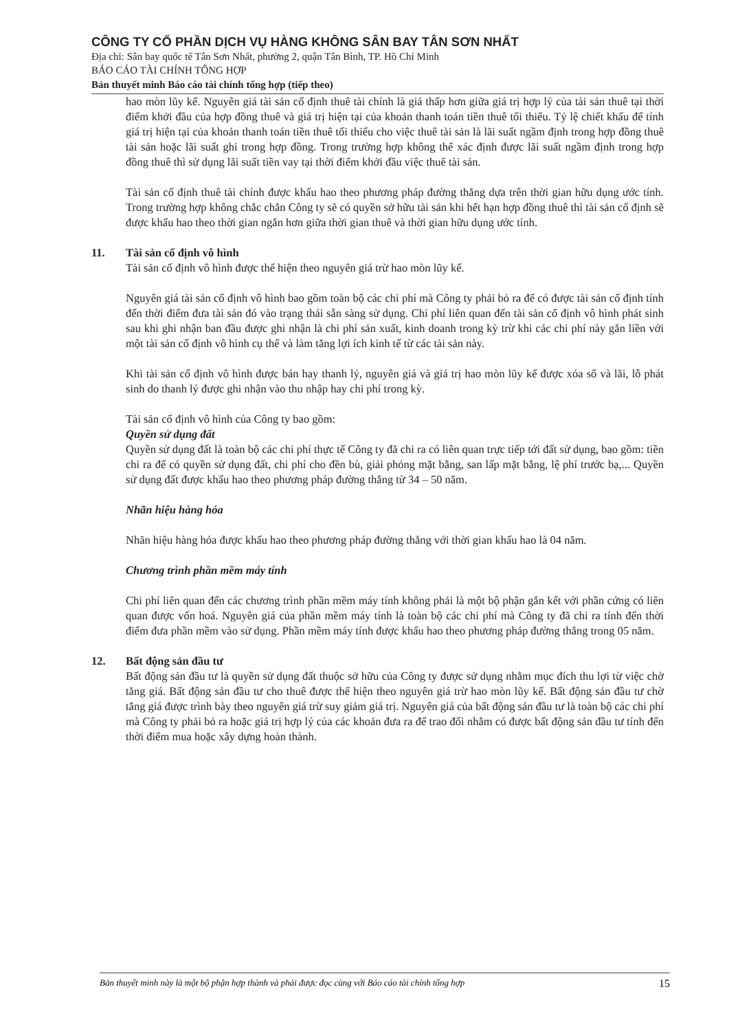CÔNG TY CỔ PHẦN DỊCH VỤ HÀNG KHÔNG SÂN BAY TÂN SƠN NHẤT
Địa chỉ: Sân bay quốc tế Tân Sơn Nhất, phường 2, quận Tân Bình, TP. Hồ Chí Minh
BÁO CÁO TÀI CHÍNH TỔNG HỢP
Bản thuyết minh Báo cáo tài chính tổng hợp (tiếp theo)
hao mòn lũy kế. Nguyên giá tài sản cố định thuê tài chính là giá thấp hơn giữa giá trị hợp lý của tài sản thuê tại thời điểm khởi đầu của hợp đồng thuê và giá trị hiện tại của khoản thanh toán tiền thuê tối thiểu. Tỷ lệ chiết khấu để tính giá trị hiện tại của khoản thanh toán tiền thuê tối thiểu cho việc thuê tài sản là lãi suất ngầm định trong hợp đồng thuê tài sản hoặc lãi suất ghi trong hợp đồng. Trong trường hợp không thể xác định được lãi suất ngầm định trong hợp đồng thuê thì sử dụng lãi suất tiền vay tại thời điểm khởi đầu việc thuê tài sản.
Tài sản cố định thuê tài chính được khấu hao theo phương pháp đường thẳng dựa trên thời gian hữu dụng ước tính. Trong trường hợp không chắc chắn Công ty sẽ có quyền sở hữu tài sản khi hết hạn hợp đồng thuê thì tài sản cố định sẽ được khấu hao theo thời gian ngắn hơn giữa thời gian thuê và thời gian hữu dụng ước tính.
11. Tài sản cố định vô hình
Tài sản cố định vô hình được thể hiện theo nguyên giá trừ hao mòn lũy kế.
Nguyên giá tài sản cố định vô hình bao gồm toàn bộ các chi phí mà Công ty phải bỏ ra để có được tài sản cố định tính đến thời điểm đưa tài sản đó vào trạng thái sẵn sàng sử dụng. Chi phí liên quan đến tài sản cố định vô hình phát sinh sau khi ghi nhận ban đầu được ghi nhận là chi phí sản xuất, kinh doanh trong kỳ trừ khi các chi phí này gắn liền với một tài sản cố định vô hình cụ thể và làm tăng lợi ích kinh tế từ các tài sản này.
Khi tài sản cố định vô hình được bán hay thanh lý, nguyên giá và giá trị hao mòn lũy kế được xóa sổ và lãi, lỗ phát sinh do thanh lý được ghi nhận vào thu nhập hay chi phí trong kỳ.
Tài sản cố định vô hình của Công ty bao gồm:
Quyền sử dụng đất
Quyền sử dụng đất là toàn bộ các chi phí thực tế Công ty đã chi ra có liên quan trực tiếp tới đất sử dụng, bao gồm: tiền chi ra để có quyền sử dụng đất, chi phí cho đền bù, giải phóng mặt bằng, san lấp mặt bằng, lệ phí trước bạ,... Quyền sử dụng đất được khấu hao theo phương pháp đường thẳng từ 34 – 50 năm.
Nhãn hiệu hàng hóa
Nhãn hiệu hàng hóa được khấu hao theo phương pháp đường thẳng với thời gian khấu hao là 04 năm.
Chương trình phần mềm máy tính
Chi phí liên quan đến các chương trình phần mềm máy tính không phải là một bộ phận gắn kết với phần cứng có liên quan được vốn hoá. Nguyên giá của phần mềm máy tính là toàn bộ các chi phí mà Công ty đã chi ra tính đến thời điểm đưa phần mềm vào sử dụng. Phần mềm máy tính được khấu hao theo phương pháp đường thẳng trong 05 năm.
12. Bất động sản đầu tư
Bất động sản đầu tư là quyền sử dụng đất thuộc sở hữu của Công ty được sử dụng nhằm mục đích thu lợi từ việc chờ tăng giá. Bất động sản đầu tư cho thuê được thể hiện theo nguyên giá trừ hao mòn lũy kế. Bất động sản đầu tư chờ tăng giá được trình bày theo nguyên giá trừ suy giảm giá trị. Nguyên giá của bất động sản đầu tư là toàn bộ các chi phí mà Công ty phải bỏ ra hoặc giá trị hợp lý của các khoản đưa ra để trao đổi nhằm có được bất động sản đầu tư tính đến thời điểm mua hoặc xây dựng hoàn thành.
Bản thuyết minh này là một bộ phận hợp thành và phải được đọc cùng với Báo cáo tài chính tổng hợp 15